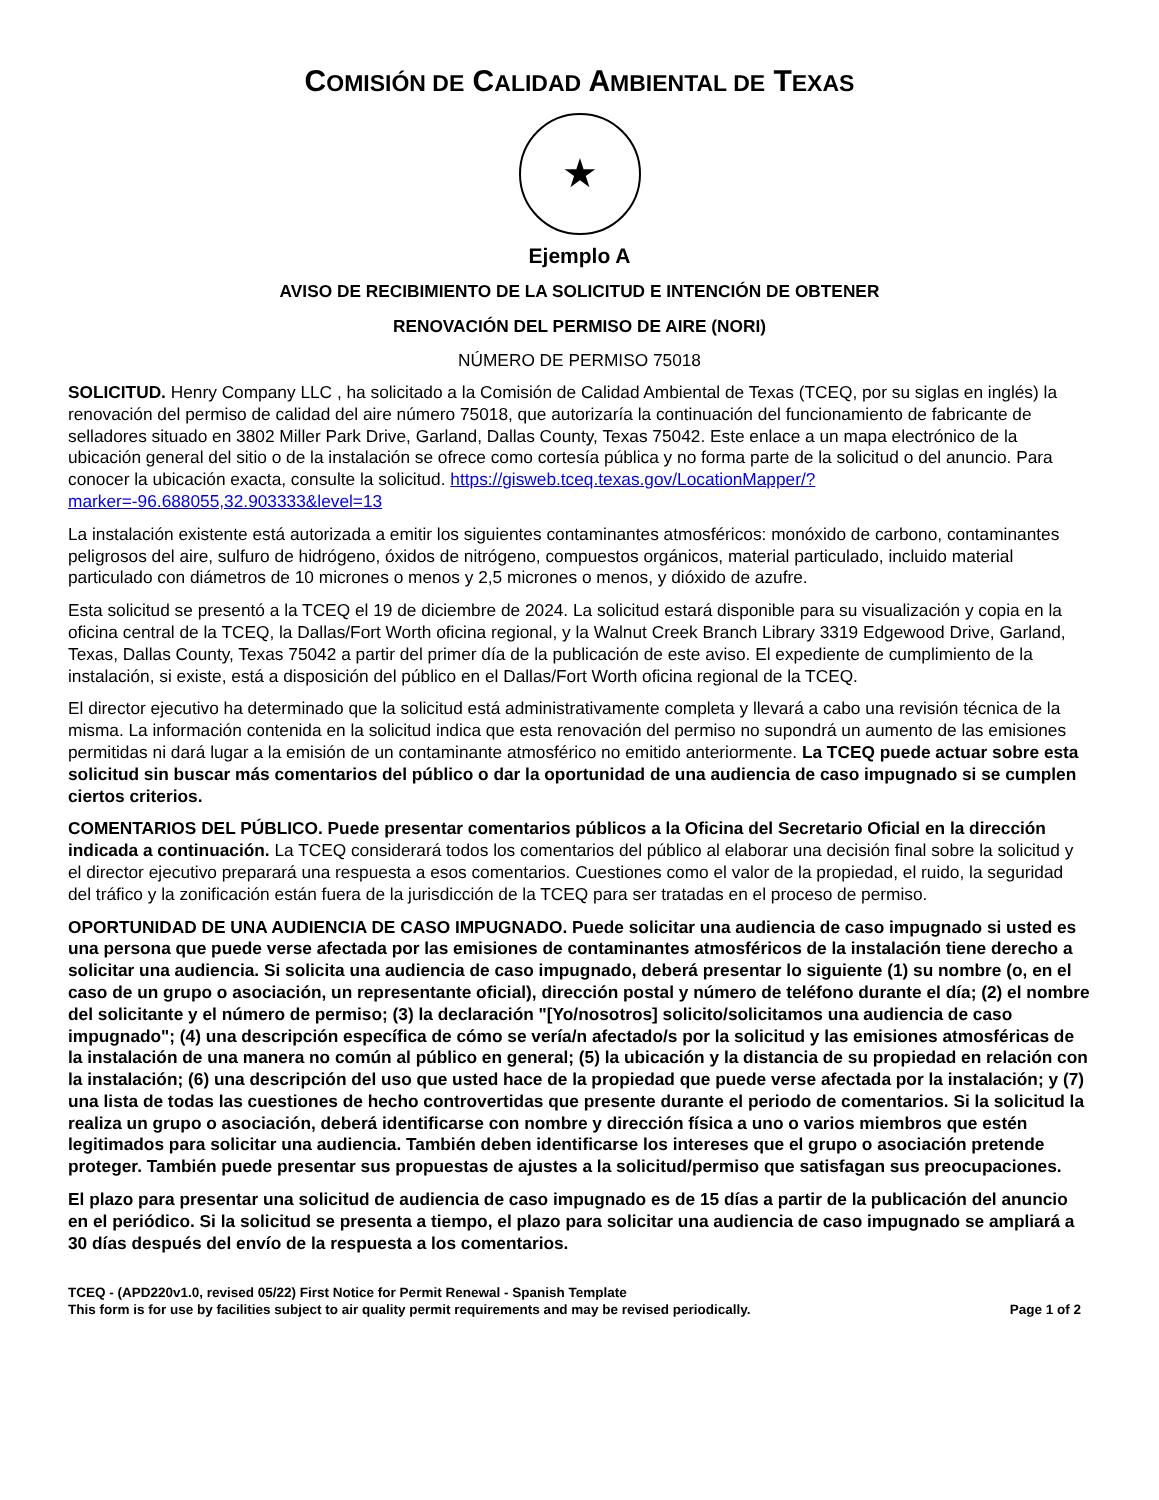COMISIÓN DE CALIDAD AMBIENTAL DE TEXAS
★
Ejemplo A
AVISO DE RECIBIMIENTO DE LA SOLICITUD E INTENCIÓN DE OBTENER
RENOVACIÓN DEL PERMISO DE AIRE (NORI)
NÚMERO DE PERMISO 75018
SOLICITUD. Henry Company LLC , ha solicitado a la Comisión de Calidad Ambiental de Texas (TCEQ, por su siglas en inglés) la renovación del permiso de calidad del aire número 75018, que autorizaría la continuación del funcionamiento de fabricante de selladores situado en 3802 Miller Park Drive, Garland, Dallas County, Texas 75042. Este enlace a un mapa electrónico de la ubicación general del sitio o de la instalación se ofrece como cortesía pública y no forma parte de la solicitud o del anuncio. Para conocer la ubicación exacta, consulte la solicitud. https://gisweb.tceq.texas.gov/LocationMapper/?marker=-96.688055,32.903333&level=13
La instalación existente está autorizada a emitir los siguientes contaminantes atmosféricos: monóxido de carbono, contaminantes peligrosos del aire, sulfuro de hidrógeno, óxidos de nitrógeno, compuestos orgánicos, material particulado, incluido material particulado con diámetros de 10 micrones o menos y 2,5 micrones o menos, y dióxido de azufre.
Esta solicitud se presentó a la TCEQ el 19 de diciembre de 2024. La solicitud estará disponible para su visualización y copia en la oficina central de la TCEQ, la Dallas/Fort Worth oficina regional, y la Walnut Creek Branch Library 3319 Edgewood Drive, Garland, Texas, Dallas County, Texas 75042 a partir del primer día de la publicación de este aviso. El expediente de cumplimiento de la instalación, si existe, está a disposición del público en el Dallas/Fort Worth oficina regional de la TCEQ.
El director ejecutivo ha determinado que la solicitud está administrativamente completa y llevará a cabo una revisión técnica de la misma. La información contenida en la solicitud indica que esta renovación del permiso no supondrá un aumento de las emisiones permitidas ni dará lugar a la emisión de un contaminante atmosférico no emitido anteriormente. La TCEQ puede actuar sobre esta solicitud sin buscar más comentarios del público o dar la oportunidad de una audiencia de caso impugnado si se cumplen ciertos criterios.
COMENTARIOS DEL PÚBLICO. Puede presentar comentarios públicos a la Oficina del Secretario Oficial en la dirección indicada a continuación. La TCEQ considerará todos los comentarios del público al elaborar una decisión final sobre la solicitud y el director ejecutivo preparará una respuesta a esos comentarios. Cuestiones como el valor de la propiedad, el ruido, la seguridad del tráfico y la zonificación están fuera de la jurisdicción de la TCEQ para ser tratadas en el proceso de permiso.
OPORTUNIDAD DE UNA AUDIENCIA DE CASO IMPUGNADO. Puede solicitar una audiencia de caso impugnado si usted es una persona que puede verse afectada por las emisiones de contaminantes atmosféricos de la instalación tiene derecho a solicitar una audiencia. Si solicita una audiencia de caso impugnado, deberá presentar lo siguiente (1) su nombre (o, en el caso de un grupo o asociación, un representante oficial), dirección postal y número de teléfono durante el día; (2) el nombre del solicitante y el número de permiso; (3) la declaración "[Yo/nosotros] solicito/solicitamos una audiencia de caso impugnado"; (4) una descripción específica de cómo se vería/n afectado/s por la solicitud y las emisiones atmosféricas de la instalación de una manera no común al público en general; (5) la ubicación y la distancia de su propiedad en relación con la instalación; (6) una descripción del uso que usted hace de la propiedad que puede verse afectada por la instalación; y (7) una lista de todas las cuestiones de hecho controvertidas que presente durante el periodo de comentarios. Si la solicitud la realiza un grupo o asociación, deberá identificarse con nombre y dirección física a uno o varios miembros que estén legitimados para solicitar una audiencia. También deben identificarse los intereses que el grupo o asociación pretende proteger. También puede presentar sus propuestas de ajustes a la solicitud/permiso que satisfagan sus preocupaciones.
El plazo para presentar una solicitud de audiencia de caso impugnado es de 15 días a partir de la publicación del anuncio en el periódico. Si la solicitud se presenta a tiempo, el plazo para solicitar una audiencia de caso impugnado se ampliará a 30 días después del envío de la respuesta a los comentarios.
TCEQ - (APD220v1.0, revised 05/22) First Notice for Permit Renewal - Spanish Template
This form is for use by facilities subject to air quality permit requirements and may be revised periodically. Page 1 of 2